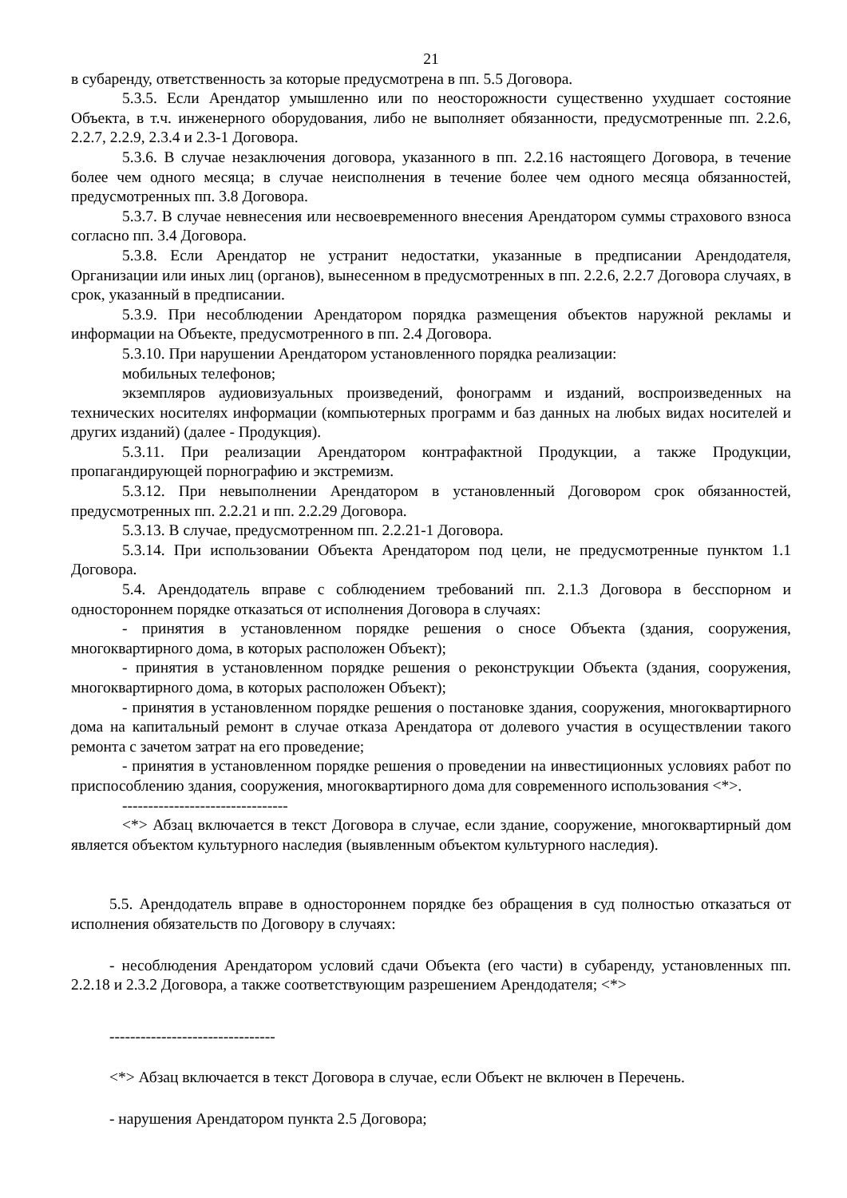21
в субаренду, ответственность за которые предусмотрена в пп. 5.5 Договора.
5.3.5. Если Арендатор умышленно или по неосторожности существенно ухудшает состояние Объекта, в т.ч. инженерного оборудования, либо не выполняет обязанности, предусмотренные пп. 2.2.6, 2.2.7, 2.2.9, 2.3.4 и 2.3-1 Договора.
5.3.6. В случае незаключения договора, указанного в пп. 2.2.16 настоящего Договора, в течение более чем одного месяца; в случае неисполнения в течение более чем одного месяца обязанностей, предусмотренных пп. 3.8 Договора.
5.3.7. В случае невнесения или несвоевременного внесения Арендатором суммы страхового взноса согласно пп. 3.4 Договора.
5.3.8. Если Арендатор не устранит недостатки, указанные в предписании Арендодателя, Организации или иных лиц (органов), вынесенном в предусмотренных в пп. 2.2.6, 2.2.7 Договора случаях, в срок, указанный в предписании.
5.3.9. При несоблюдении Арендатором порядка размещения объектов наружной рекламы и информации на Объекте, предусмотренного в пп. 2.4 Договора.
5.3.10. При нарушении Арендатором установленного порядка реализации:
мобильных телефонов;
экземпляров аудиовизуальных произведений, фонограмм и изданий, воспроизведенных на технических носителях информации (компьютерных программ и баз данных на любых видах носителей и других изданий) (далее - Продукция).
5.3.11. При реализации Арендатором контрафактной Продукции, а также Продукции, пропагандирующей порнографию и экстремизм.
5.3.12. При невыполнении Арендатором в установленный Договором срок обязанностей, предусмотренных пп. 2.2.21 и пп. 2.2.29 Договора.
5.3.13. В случае, предусмотренном пп. 2.2.21-1 Договора.
5.3.14. При использовании Объекта Арендатором под цели, не предусмотренные пунктом 1.1 Договора.
5.4. Арендодатель вправе с соблюдением требований пп. 2.1.3 Договора в бесспорном и одностороннем порядке отказаться от исполнения Договора в случаях:
- принятия в установленном порядке решения о сносе Объекта (здания, сооружения, многоквартирного дома, в которых расположен Объект);
- принятия в установленном порядке решения о реконструкции Объекта (здания, сооружения, многоквартирного дома, в которых расположен Объект);
- принятия в установленном порядке решения о постановке здания, сооружения, многоквартирного дома на капитальный ремонт в случае отказа Арендатора от долевого участия в осуществлении такого ремонта с зачетом затрат на его проведение;
- принятия в установленном порядке решения о проведении на инвестиционных условиях работ по приспособлению здания, сооружения, многоквартирного дома для современного использования <*>.
--------------------------------
<*> Абзац включается в текст Договора в случае, если здание, сооружение, многоквартирный дом является объектом культурного наследия (выявленным объектом культурного наследия).
5.5. Арендодатель вправе в одностороннем порядке без обращения в суд полностью отказаться от исполнения обязательств по Договору в случаях:
- несоблюдения Арендатором условий сдачи Объекта (его части) в субаренду, установленных пп. 2.2.18 и 2.3.2 Договора, а также соответствующим разрешением Арендодателя; <*>
--------------------------------
<*> Абзац включается в текст Договора в случае, если Объект не включен в Перечень.
- нарушения Арендатором пункта 2.5 Договора;